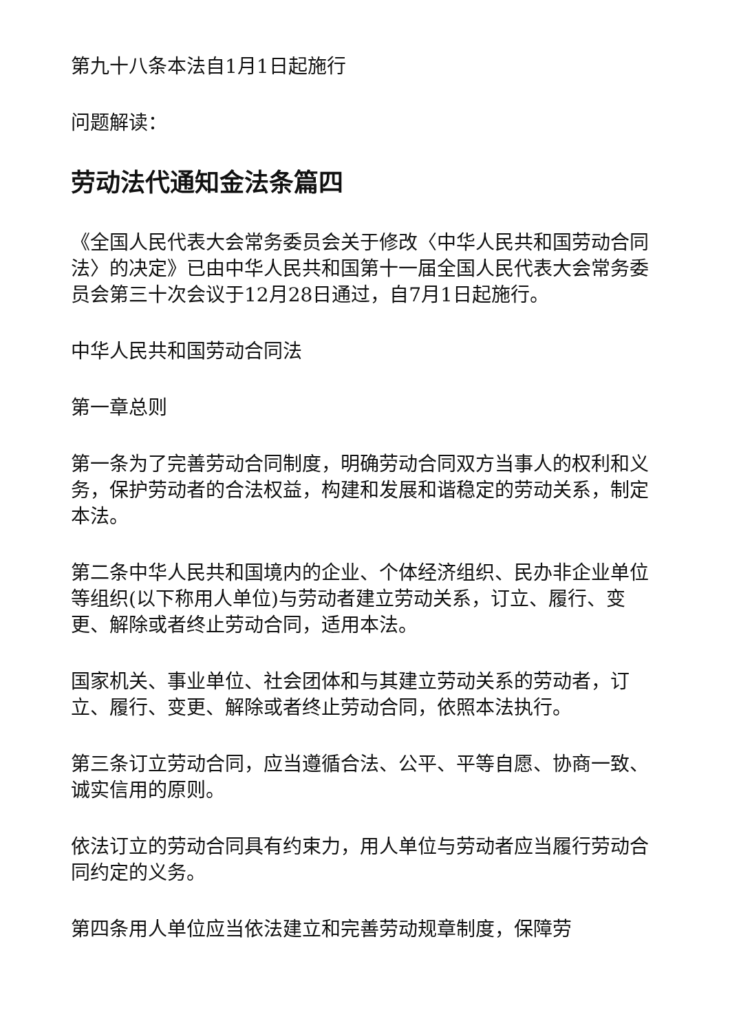第九十八条本法自1月1日起施行
问题解读：
劳动法代通知金法条篇四
《全国人民代表大会常务委员会关于修改〈中华人民共和国劳动合同法〉的决定》已由中华人民共和国第十一届全国人民代表大会常务委员会第三十次会议于12月28日通过，自7月1日起施行。
中华人民共和国劳动合同法
第一章总则
第一条为了完善劳动合同制度，明确劳动合同双方当事人的权利和义务，保护劳动者的合法权益，构建和发展和谐稳定的劳动关系，制定本法。
第二条中华人民共和国境内的企业、个体经济组织、民办非企业单位等组织(以下称用人单位)与劳动者建立劳动关系，订立、履行、变更、解除或者终止劳动合同，适用本法。
国家机关、事业单位、社会团体和与其建立劳动关系的劳动者，订立、履行、变更、解除或者终止劳动合同，依照本法执行。
第三条订立劳动合同，应当遵循合法、公平、平等自愿、协商一致、诚实信用的原则。
依法订立的劳动合同具有约束力，用人单位与劳动者应当履行劳动合同约定的义务。
第四条用人单位应当依法建立和完善劳动规章制度，保障劳